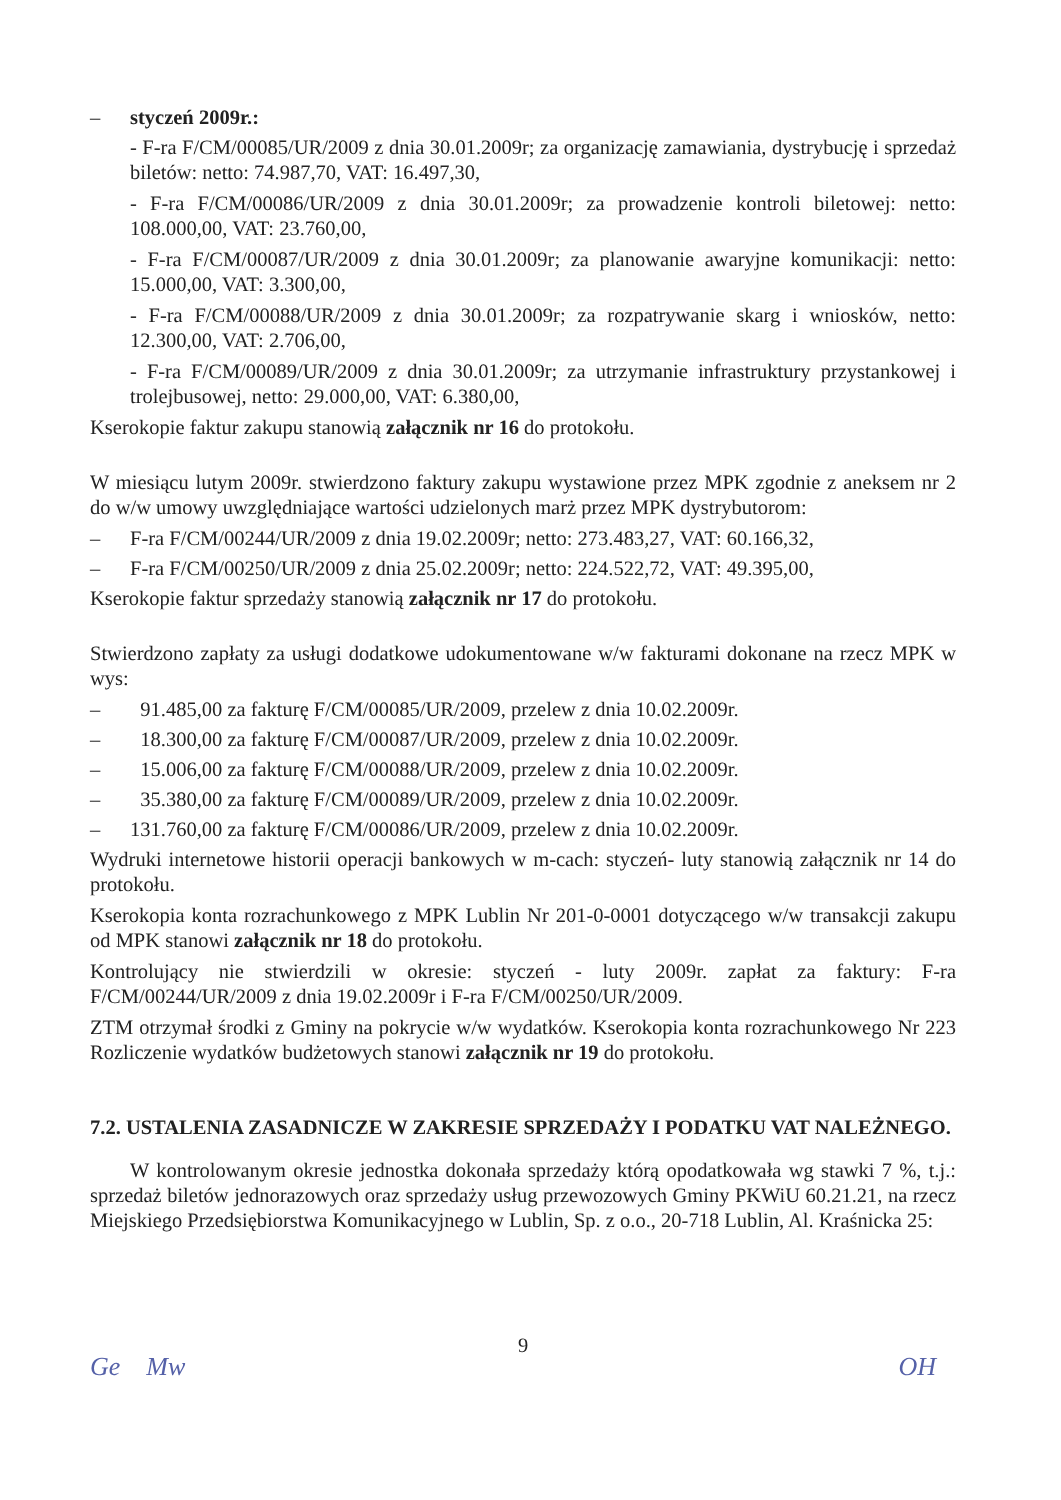– styczeń 2009r.:
- F-ra F/CM/00085/UR/2009 z dnia 30.01.2009r; za organizację zamawiania, dystrybucję i sprzedaż biletów: netto: 74.987,70, VAT: 16.497,30,
- F-ra F/CM/00086/UR/2009 z dnia 30.01.2009r; za prowadzenie kontroli biletowej: netto: 108.000,00, VAT: 23.760,00,
- F-ra F/CM/00087/UR/2009 z dnia 30.01.2009r; za planowanie awaryjne komunikacji: netto: 15.000,00, VAT: 3.300,00,
- F-ra F/CM/00088/UR/2009 z dnia 30.01.2009r; za rozpatrywanie skarg i wniosków, netto: 12.300,00, VAT: 2.706,00,
- F-ra F/CM/00089/UR/2009 z dnia 30.01.2009r; za utrzymanie infrastruktury przystankowej i trolejbusowej, netto: 29.000,00, VAT: 6.380,00,
Kserokopie faktur zakupu stanowią załącznik nr 16 do protokołu.
W miesiącu lutym 2009r. stwierdzono faktury zakupu wystawione przez MPK zgodnie z aneksem nr 2 do w/w umowy uwzględniające wartości udzielonych marż przez MPK dystrybutorom:
– F-ra F/CM/00244/UR/2009 z dnia 19.02.2009r; netto: 273.483,27, VAT: 60.166,32,
– F-ra F/CM/00250/UR/2009 z dnia 25.02.2009r; netto: 224.522,72, VAT: 49.395,00,
Kserokopie faktur sprzedaży stanowią załącznik nr 17 do protokołu.
Stwierdzono zapłaty za usługi dodatkowe udokumentowane w/w fakturami dokonane na rzecz MPK w wys:
– 91.485,00 za fakturę F/CM/00085/UR/2009, przelew z dnia 10.02.2009r.
– 18.300,00 za fakturę F/CM/00087/UR/2009, przelew z dnia 10.02.2009r.
– 15.006,00 za fakturę F/CM/00088/UR/2009, przelew z dnia 10.02.2009r.
– 35.380,00 za fakturę F/CM/00089/UR/2009, przelew z dnia 10.02.2009r.
– 131.760,00 za fakturę F/CM/00086/UR/2009, przelew z dnia 10.02.2009r.
Wydruki internetowe historii operacji bankowych w m-cach: styczeń- luty stanowią załącznik nr 14 do protokołu.
Kserokopia konta rozrachunkowego z MPK Lublin Nr 201-0-0001 dotyczącego w/w transakcji zakupu od MPK stanowi załącznik nr 18 do protokołu.
Kontrolujący nie stwierdzili w okresie: styczeń - luty 2009r. zapłat za faktury: F-ra F/CM/00244/UR/2009 z dnia 19.02.2009r i F-ra F/CM/00250/UR/2009.
ZTM otrzymał środki z Gminy na pokrycie w/w wydatków. Kserokopia konta rozrachunkowego Nr 223 Rozliczenie wydatków budżetowych stanowi załącznik nr 19 do protokołu.
7.2. USTALENIA ZASADNICZE W ZAKRESIE SPRZEDAŻY I PODATKU VAT NALEŻNEGO.
W kontrolowanym okresie jednostka dokonała sprzedaży którą opodatkowała wg stawki 7 %, t.j.: sprzedaż biletów jednorazowych oraz sprzedaży usług przewozowych Gminy PKWiU 60.21.21, na rzecz Miejskiego Przedsiębiorstwa Komunikacyjnego w Lublin, Sp. z o.o., 20-718 Lublin, Al. Kraśnicka 25:
9
Ge Mw OH